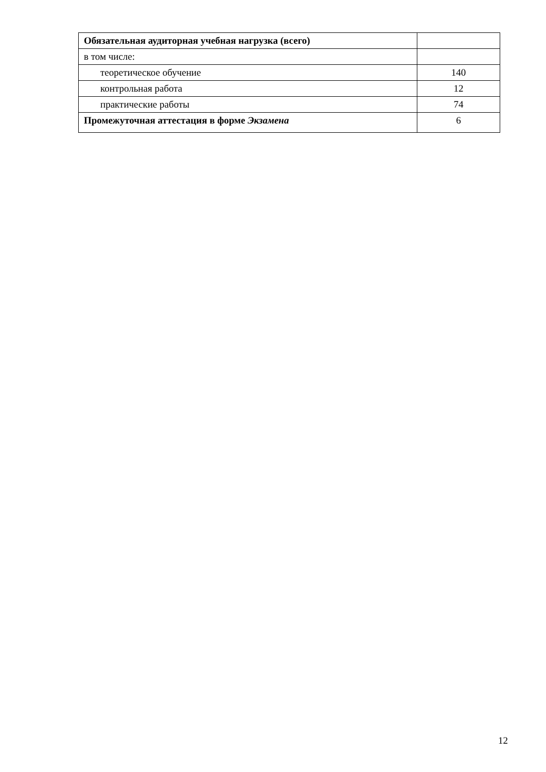| Обязательная аудиторная учебная нагрузка (всего) | |
| в том числе: | |
| теоретическое обучение | 140 |
| контрольная работа | 12 |
| практические работы | 74 |
| Промежуточная аттестация в форме Экзамена | 6 |
12